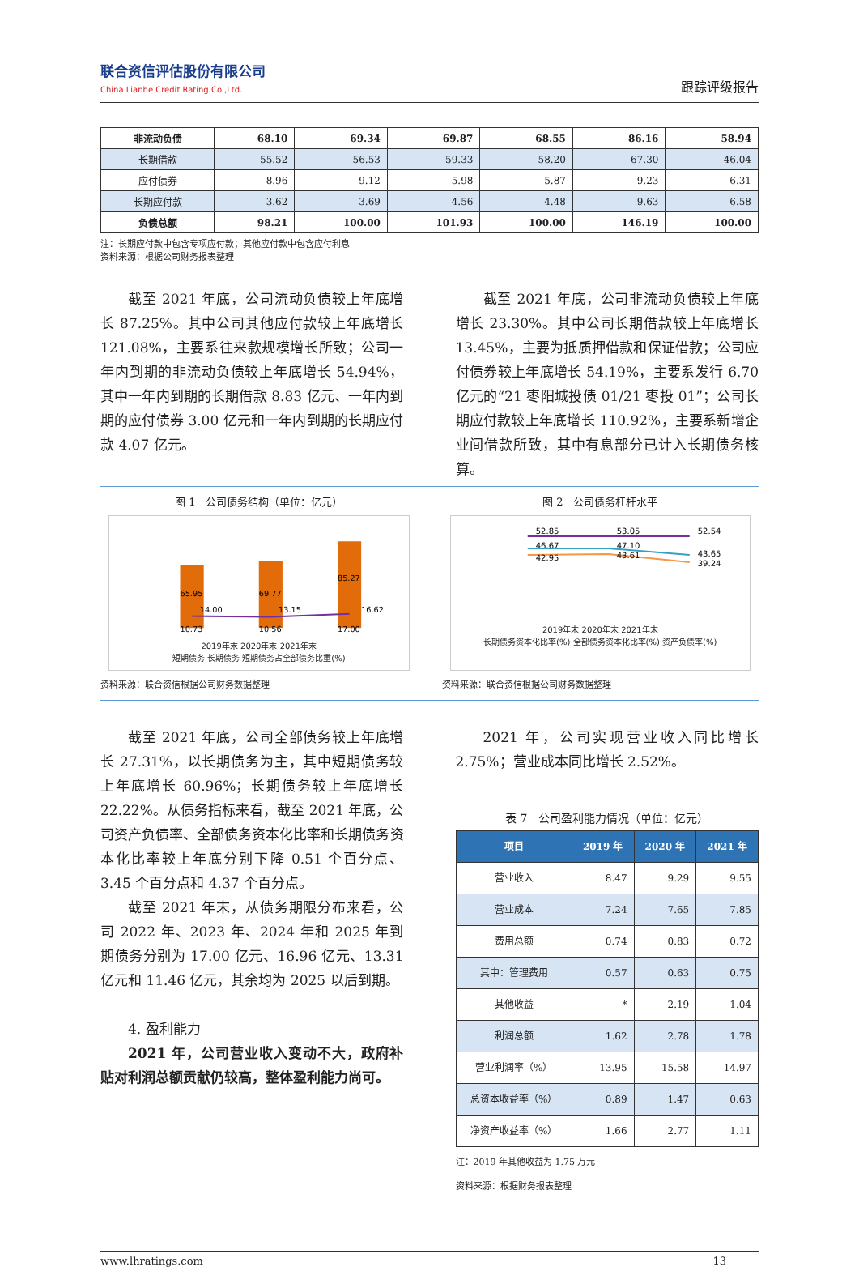联合资信评估股份有限公司
China Lianhe Credit Rating Co.,Ltd.
跟踪评级报告
| 非流动负债 | 68.10 | 69.34 | 69.87 | 68.55 | 86.16 | 58.94 |
| --- | --- | --- | --- | --- | --- | --- |
| 长期借款 | 55.52 | 56.53 | 59.33 | 58.20 | 67.30 | 46.04 |
| 应付债券 | 8.96 | 9.12 | 5.98 | 5.87 | 9.23 | 6.31 |
| 长期应付款 | 3.62 | 3.69 | 4.56 | 4.48 | 9.63 | 6.58 |
| 负债总额 | 98.21 | 100.00 | 101.93 | 100.00 | 146.19 | 100.00 |
注：长期应付款中包含专项应付款；其他应付款中包含应付利息
资料来源：根据公司财务报表整理
截至 2021 年底，公司流动负债较上年底增长 87.25%。其中公司其他应付款较上年底增长 121.08%，主要系往来款规模增长所致；公司一年内到期的非流动负债较上年底增长 54.94%，其中一年内到期的长期借款 8.83 亿元、一年内到期的应付债券 3.00 亿元和一年内到期的长期应付款 4.07 亿元。
截至 2021 年底，公司非流动负债较上年底增长 23.30%。其中公司长期借款较上年底增长 13.45%，主要为抵质押借款和保证借款；公司应付债券较上年底增长 54.19%，主要系发行 6.70 亿元的“21 枣阳城投债 01/21 枣投 01”；公司长期应付款较上年底增长 110.92%，主要系新增企业间借款所致，其中有息部分已计入长期债务核算。
图 1　公司债务结构（单位：亿元）
65.95
69.77
85.27
10.73
10.56
17.00
14.00
13.15
16.62
2019年末 2020年末 2021年末
短期债务 长期债务 短期债务占全部债务比重(%)
资料来源：联合资信根据公司财务数据整理
图 2　公司债务杠杆水平
52.85
53.05
52.54
46.67
47.10
43.65
42.95
43.61
39.24
2019年末 2020年末 2021年末
长期债务资本化比率(%) 全部债务资本化比率(%) 资产负债率(%)
资料来源：联合资信根据公司财务数据整理
截至 2021 年底，公司全部债务较上年底增长 27.31%，以长期债务为主，其中短期债务较上年底增长 60.96%；长期债务较上年底增长 22.22%。从债务指标来看，截至 2021 年底，公司资产负债率、全部债务资本化比率和长期债务资本化比率较上年底分别下降 0.51 个百分点、3.45 个百分点和 4.37 个百分点。
截至 2021 年末，从债务期限分布来看，公司 2022 年、2023 年、2024 年和 2025 年到期债务分别为 17.00 亿元、16.96 亿元、13.31 亿元和 11.46 亿元，其余均为 2025 以后到期。
4. 盈利能力
2021 年，公司营业收入变动不大，政府补贴对利润总额贡献仍较高，整体盈利能力尚可。
2021 年，公司实现营业收入同比增长 2.75%；营业成本同比增长 2.52%。
表 7　公司盈利能力情况（单位：亿元）
| 项目 | 2019 年 | 2020 年 | 2021 年 |
| --- | --- | --- | --- |
| 营业收入 | 8.47 | 9.29 | 9.55 |
| 营业成本 | 7.24 | 7.65 | 7.85 |
| 费用总额 | 0.74 | 0.83 | 0.72 |
| 其中：管理费用 | 0.57 | 0.63 | 0.75 |
| 其他收益 | * | 2.19 | 1.04 |
| 利润总额 | 1.62 | 2.78 | 1.78 |
| 营业利润率（%） | 13.95 | 15.58 | 14.97 |
| 总资本收益率（%） | 0.89 | 1.47 | 0.63 |
| 净资产收益率（%） | 1.66 | 2.77 | 1.11 |
注：2019 年其他收益为 1.75 万元
资料来源：根据财务报表整理
www.lhratings.com 13